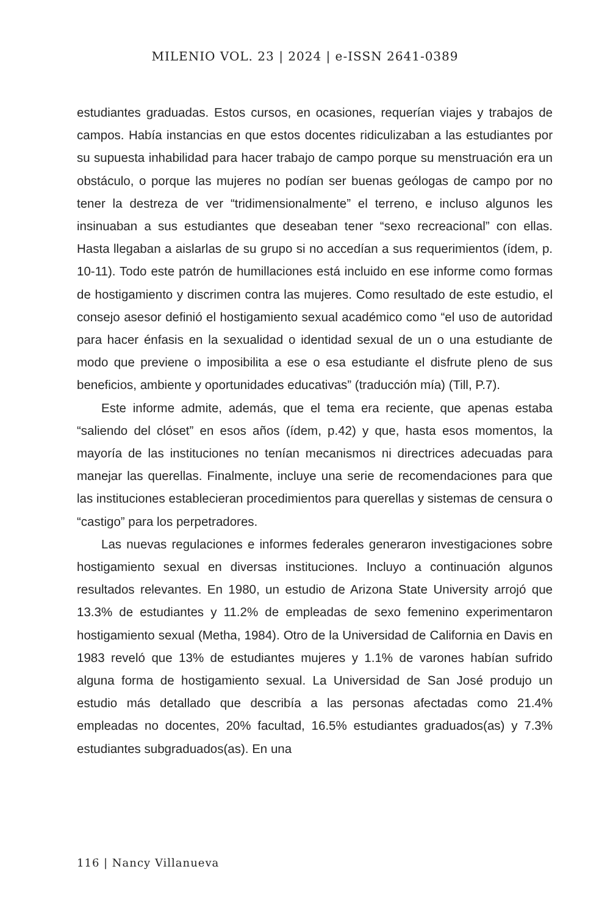MILENIO VOL. 23 | 2024 | e-ISSN 2641-0389
estudiantes graduadas. Estos cursos, en ocasiones, requerían viajes y trabajos de campos. Había instancias en que estos docentes ridiculizaban a las estudiantes por su supuesta inhabilidad para hacer trabajo de campo porque su menstruación era un obstáculo, o porque las mujeres no podían ser buenas geólogas de campo por no tener la destreza de ver “tridimensionalmente” el terreno, e incluso algunos les insinuaban a sus estudiantes que deseaban tener “sexo recreacional” con ellas. Hasta llegaban a aislarlas de su grupo si no accedían a sus requerimientos (ídem, p. 10-11). Todo este patrón de humillaciones está incluido en ese informe como formas de hostigamiento y discrimen contra las mujeres. Como resultado de este estudio, el consejo asesor definió el hostigamiento sexual académico como “el uso de autoridad para hacer énfasis en la sexualidad o identidad sexual de un o una estudiante de modo que previene o imposibilita a ese o esa estudiante el disfrute pleno de sus beneficios, ambiente y oportunidades educativas” (traducción mía) (Till, P.7).
Este informe admite, además, que el tema era reciente, que apenas estaba “saliendo del clóset” en esos años (ídem, p.42) y que, hasta esos momentos, la mayoría de las instituciones no tenían mecanismos ni directrices adecuadas para manejar las querellas. Finalmente, incluye una serie de recomendaciones para que las instituciones establecieran procedimientos para querellas y sistemas de censura o “castigo” para los perpetradores.
Las nuevas regulaciones e informes federales generaron investigaciones sobre hostigamiento sexual en diversas instituciones. Incluyo a continuación algunos resultados relevantes. En 1980, un estudio de Arizona State University arrojó que 13.3% de estudiantes y 11.2% de empleadas de sexo femenino experimentaron hostigamiento sexual (Metha, 1984). Otro de la Universidad de California en Davis en 1983 reveló que 13% de estudiantes mujeres y 1.1% de varones habían sufrido alguna forma de hostigamiento sexual. La Universidad de San José produjo un estudio más detallado que describía a las personas afectadas como 21.4% empleadas no docentes, 20% facultad, 16.5% estudiantes graduados(as) y 7.3% estudiantes subgraduados(as). En una
116 | Nancy Villanueva